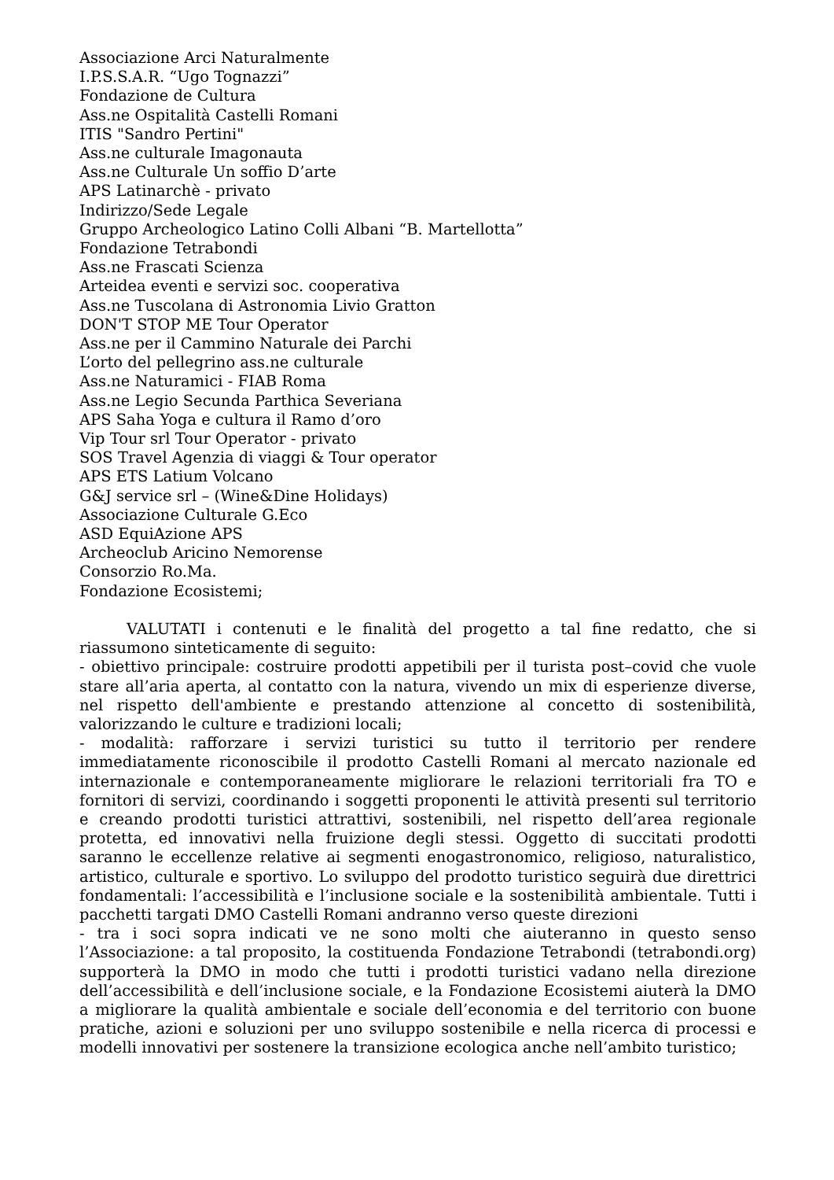Associazione Arci Naturalmente
I.P.S.S.A.R. “Ugo Tognazzi”
Fondazione de Cultura
Ass.ne Ospitalità Castelli Romani
ITIS "Sandro Pertini"
Ass.ne culturale Imagonauta
Ass.ne Culturale Un soffio D’arte
APS Latinarchè - privato
Indirizzo/Sede Legale
Gruppo Archeologico Latino Colli Albani “B. Martellotta”
Fondazione Tetrabondi
Ass.ne Frascati Scienza
Arteidea eventi e servizi soc. cooperativa
Ass.ne Tuscolana di Astronomia Livio Gratton
DON'T STOP ME Tour Operator
Ass.ne per il Cammino Naturale dei Parchi
L’orto del pellegrino ass.ne culturale
Ass.ne Naturamici - FIAB Roma
Ass.ne Legio Secunda Parthica Severiana
APS Saha Yoga e cultura il Ramo d’oro
Vip Tour srl Tour Operator - privato
SOS Travel Agenzia di viaggi & Tour operator
APS ETS Latium Volcano
G&J service srl – (Wine&Dine Holidays)
Associazione Culturale G.Eco
ASD EquiAzione APS
Archeoclub Aricino Nemorense
Consorzio Ro.Ma.
Fondazione Ecosistemi;
VALUTATI i contenuti e le finalità del progetto a tal fine redatto, che si riassumono sinteticamente di seguito:
- obiettivo principale: costruire prodotti appetibili per il turista post–covid che vuole stare all’aria aperta, al contatto con la natura, vivendo un mix di esperienze diverse, nel rispetto dell'ambiente e prestando attenzione al concetto di sostenibilità, valorizzando le culture e tradizioni locali;
- modalità: rafforzare i servizi turistici su tutto il territorio per rendere immediatamente riconoscibile il prodotto Castelli Romani al mercato nazionale ed internazionale e contemporaneamente migliorare le relazioni territoriali fra TO e fornitori di servizi, coordinando i soggetti proponenti le attività presenti sul territorio e creando prodotti turistici attrattivi, sostenibili, nel rispetto dell’area regionale protetta, ed innovativi nella fruizione degli stessi. Oggetto di succitati prodotti saranno le eccellenze relative ai segmenti enogastronomico, religioso, naturalistico, artistico, culturale e sportivo. Lo sviluppo del prodotto turistico seguirà due direttrici fondamentali: l’accessibilità e l’inclusione sociale e la sostenibilità ambientale. Tutti i pacchetti targati DMO Castelli Romani andranno verso queste direzioni
- tra i soci sopra indicati ve ne sono molti che aiuteranno in questo senso l’Associazione: a tal proposito, la costituenda Fondazione Tetrabondi (tetrabondi.org) supporterà la DMO in modo che tutti i prodotti turistici vadano nella direzione dell’accessibilità e dell’inclusione sociale, e la Fondazione Ecosistemi aiuterà la DMO a migliorare la qualità ambientale e sociale dell’economia e del territorio con buone pratiche, azioni e soluzioni per uno sviluppo sostenibile e nella ricerca di processi e modelli innovativi per sostenere la transizione ecologica anche nell’ambito turistico;